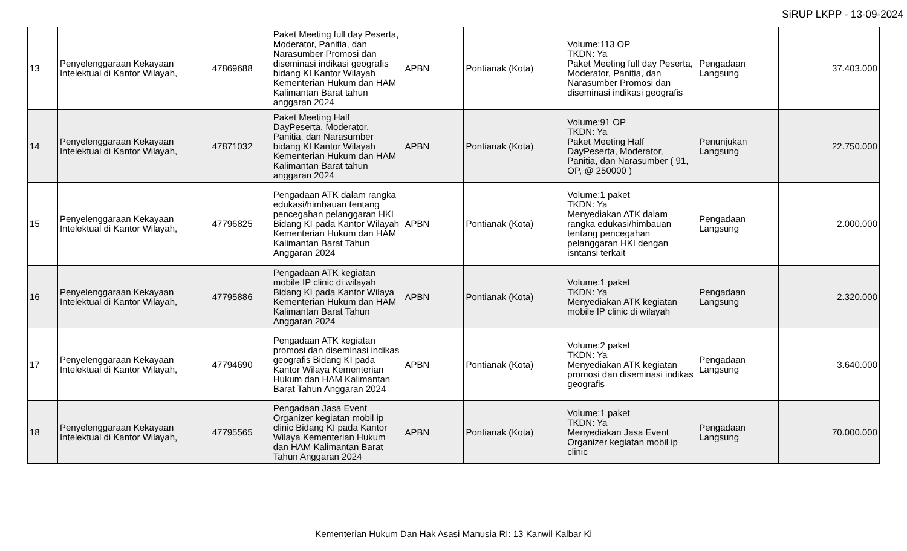SiRUP LKPP - 13-09-2024
| 13 | Penyelenggaraan Kekayaan Intelektual di Kantor Wilayah, | 47869688 | Paket Meeting full day Peserta, Moderator, Panitia, dan Narasumber Promosi dan diseminasi indikasi geografis bidang KI Kantor Wilayah Kementerian Hukum dan HAM Kalimantan Barat tahun anggaran 2024 | APBN | Pontianak (Kota) | Volume:113 OP TKDN: Ya Paket Meeting full day Peserta, Moderator, Panitia, dan Narasumber Promosi dan diseminasi indikasi geografis | Pengadaan Langsung | 37.403.000 |
| 14 | Penyelenggaraan Kekayaan Intelektual di Kantor Wilayah, | 47871032 | Paket Meeting Half DayPeserta, Moderator, Panitia, dan Narasumber bidang KI Kantor Wilayah Kementerian Hukum dan HAM Kalimantan Barat tahun anggaran 2024 | APBN | Pontianak (Kota) | Volume:91 OP TKDN: Ya Paket Meeting Half DayPeserta, Moderator, Panitia, dan Narasumber ( 91, OP, @ 250000 ) | Penunjukan Langsung | 22.750.000 |
| 15 | Penyelenggaraan Kekayaan Intelektual di Kantor Wilayah, | 47796825 | Pengadaan ATK dalam rangka edukasi/himbauan tentang pencegahan pelanggaran HKI Bidang KI pada Kantor Wilayah Kementerian Hukum dan HAM Kalimantan Barat Tahun Anggaran 2024 | APBN | Pontianak (Kota) | Volume:1 paket TKDN: Ya Menyediakan ATK dalam rangka edukasi/himbauan tentang pencegahan pelanggaran HKI dengan isntansi terkait | Pengadaan Langsung | 2.000.000 |
| 16 | Penyelenggaraan Kekayaan Intelektual di Kantor Wilayah, | 47795886 | Pengadaan ATK kegiatan mobile IP clinic di wilayah Bidang KI pada Kantor Wilaya Kementerian Hukum dan HAM Kalimantan Barat Tahun Anggaran 2024 | APBN | Pontianak (Kota) | Volume:1 paket TKDN: Ya Menyediakan ATK kegiatan mobile IP clinic di wilayah | Pengadaan Langsung | 2.320.000 |
| 17 | Penyelenggaraan Kekayaan Intelektual di Kantor Wilayah, | 47794690 | Pengadaan ATK kegiatan promosi dan diseminasi indikas geografis Bidang KI pada Kantor Wilaya Kementerian Hukum dan HAM Kalimantan Barat Tahun Anggaran 2024 | APBN | Pontianak (Kota) | Volume:2 paket TKDN: Ya Menyediakan ATK kegiatan promosi dan diseminasi indikas geografis | Pengadaan Langsung | 3.640.000 |
| 18 | Penyelenggaraan Kekayaan Intelektual di Kantor Wilayah, | 47795565 | Pengadaan Jasa Event Organizer kegiatan mobil ip clinic Bidang KI pada Kantor Wilaya Kementerian Hukum dan HAM Kalimantan Barat Tahun Anggaran 2024 | APBN | Pontianak (Kota) | Volume:1 paket TKDN: Ya Menyediakan Jasa Event Organizer kegiatan mobil ip clinic | Pengadaan Langsung | 70.000.000 |
Kementerian Hukum Dan Hak Asasi Manusia RI: 13 Kanwil Kalbar Ki